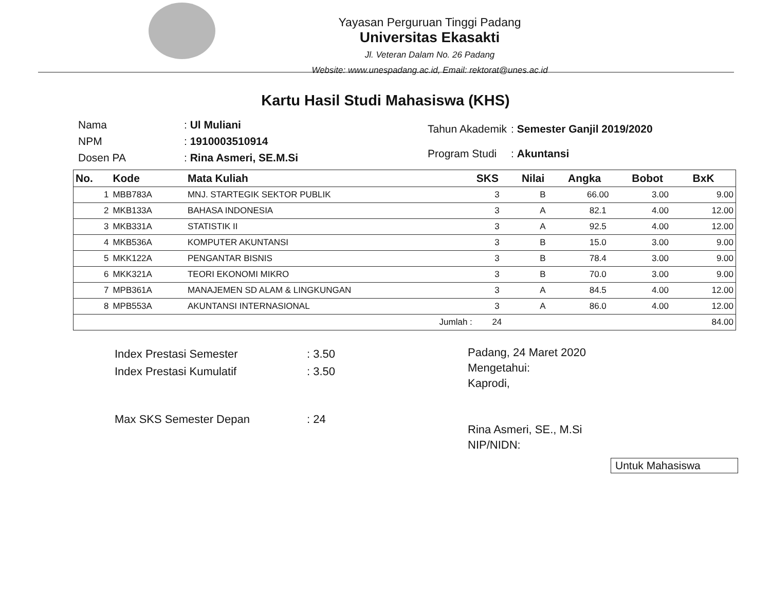Yayasan Perguruan Tinggi Padang
Universitas Ekasakti
Jl. Veteran Dalam No. 26 Padang
Website: www.unespadang.ac.id, Email: rektorat@unes.ac.id
Kartu Hasil Studi Mahasiswa (KHS)
| Nama | : Ul Muliani |
| NPM | : 1910003510914 |
| Dosen PA | : Rina Asmeri, SE.M.Si |
| Tahun Akademik | : Semester Ganjil 2019/2020 |
| Program Studi | : Akuntansi |
| No. | Kode | Mata Kuliah | SKS | Nilai | Angka | Bobot | BxK |
| --- | --- | --- | --- | --- | --- | --- | --- |
| 1 | MBB783A | MNJ. STARTEGIK SEKTOR PUBLIK | 3 | B | 66.00 | 3.00 | 9.00 |
| 2 | MKB133A | BAHASA INDONESIA | 3 | A | 82.1 | 4.00 | 12.00 |
| 3 | MKB331A | STATISTIK II | 3 | A | 92.5 | 4.00 | 12.00 |
| 4 | MKB536A | KOMPUTER AKUNTANSI | 3 | B | 15.0 | 3.00 | 9.00 |
| 5 | MKK122A | PENGANTAR BISNIS | 3 | B | 78.4 | 3.00 | 9.00 |
| 6 | MKK321A | TEORI EKONOMI MIKRO | 3 | B | 70.0 | 3.00 | 9.00 |
| 7 | MPB361A | MANAJEMEN SD ALAM & LINGKUNGAN | 3 | A | 84.5 | 4.00 | 12.00 |
| 8 | MPB553A | AKUNTANSI INTERNASIONAL | 3 | A | 86.0 | 4.00 | 12.00 |
| Jumlah : | | | 24 | | | | 84.00 |
| Index Prestasi Semester | : 3.50 |
| Index Prestasi Kumulatif | : 3.50 |
| Max SKS Semester Depan | : 24 |
Padang, 24 Maret 2020
Mengetahui:
Kaprodi,
Rina Asmeri, SE., M.Si
NIP/NIDN:
Untuk Mahasiswa